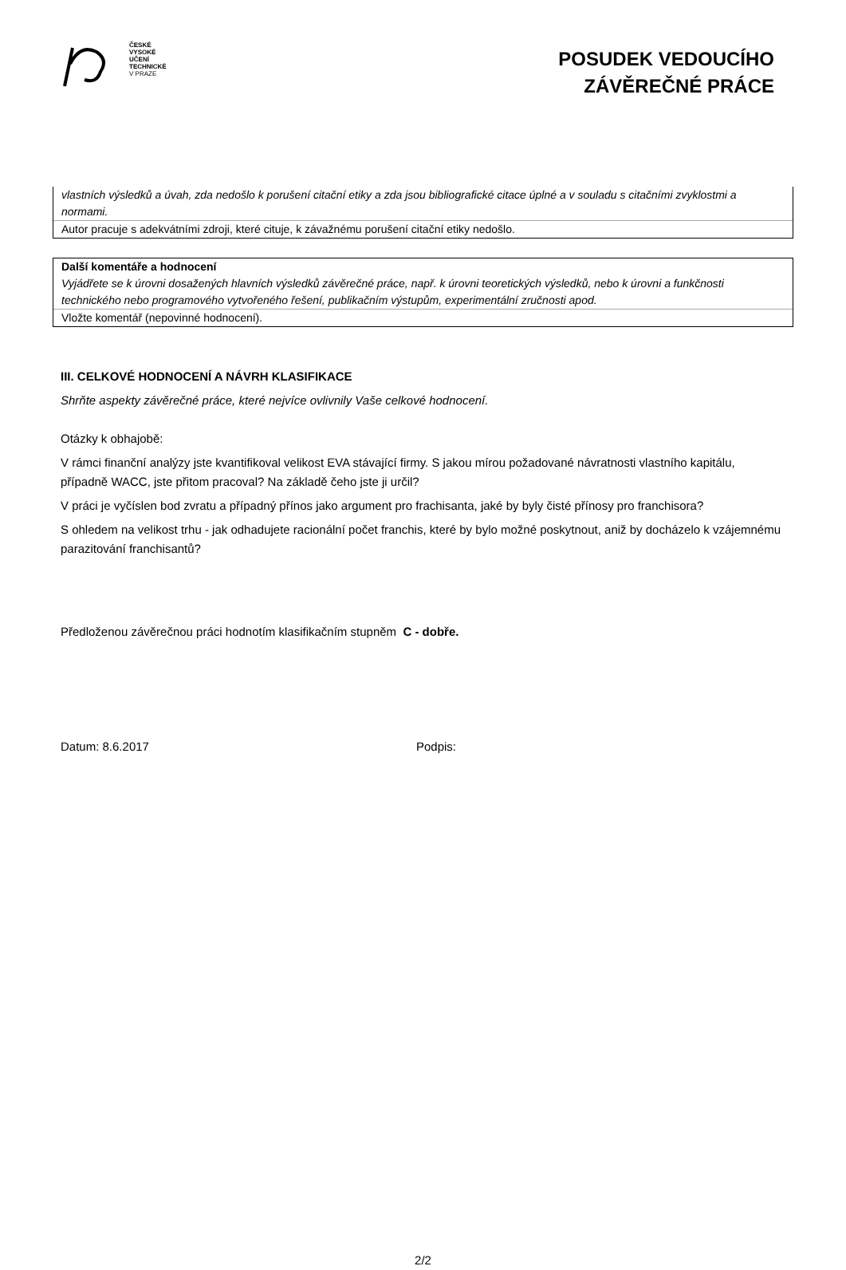ČESKÉ
VYSOKÉ
UČENÍ
TECHNICKÉ
V PRAZE
POSUDEK VEDOUCÍHO
ZÁVĚREČNÉ PRÁCE
vlastních výsledků a úvah, zda nedošlo k porušení citační etiky a zda jsou bibliografické citace úplné a v souladu s citačními zvyklostmi a normami.
Autor pracuje s adekvátními zdroji, které cituje, k závažnému porušení citační etiky nedošlo.
Další komentáře a hodnocení
Vyjádřete se k úrovni dosažených hlavních výsledků závěrečné práce, např. k úrovni teoretických výsledků, nebo k úrovni a funkčnosti technického nebo programového vytvořeného řešení, publikačním výstupům, experimentální zručnosti apod.
Vložte komentář (nepovinné hodnocení).
III. CELKOVÉ HODNOCENÍ A NÁVRH KLASIFIKACE
Shrňte aspekty závěrečné práce, které nejvíce ovlivnily Vaše celkové hodnocení.
Otázky k obhajobě:
V rámci finanční analýzy jste kvantifikoval velikost EVA stávající firmy. S jakou mírou požadované návratnosti vlastního kapitálu, případně WACC, jste přitom pracoval? Na základě čeho jste ji určil?
V práci je vyčíslen bod zvratu a případný přínos jako argument pro frachisanta, jaké by byly čisté přínosy pro franchisora?
S ohledem na velikost trhu - jak odhadujete racionální počet franchis, které by bylo možné poskytnout, aniž by docházelo k vzájemnému parazitování franchisantů?
Předloženou závěrečnou práci hodnotím klasifikačním stupněm C - dobře.
Datum: 8.6.2017 Podpis:
2/2